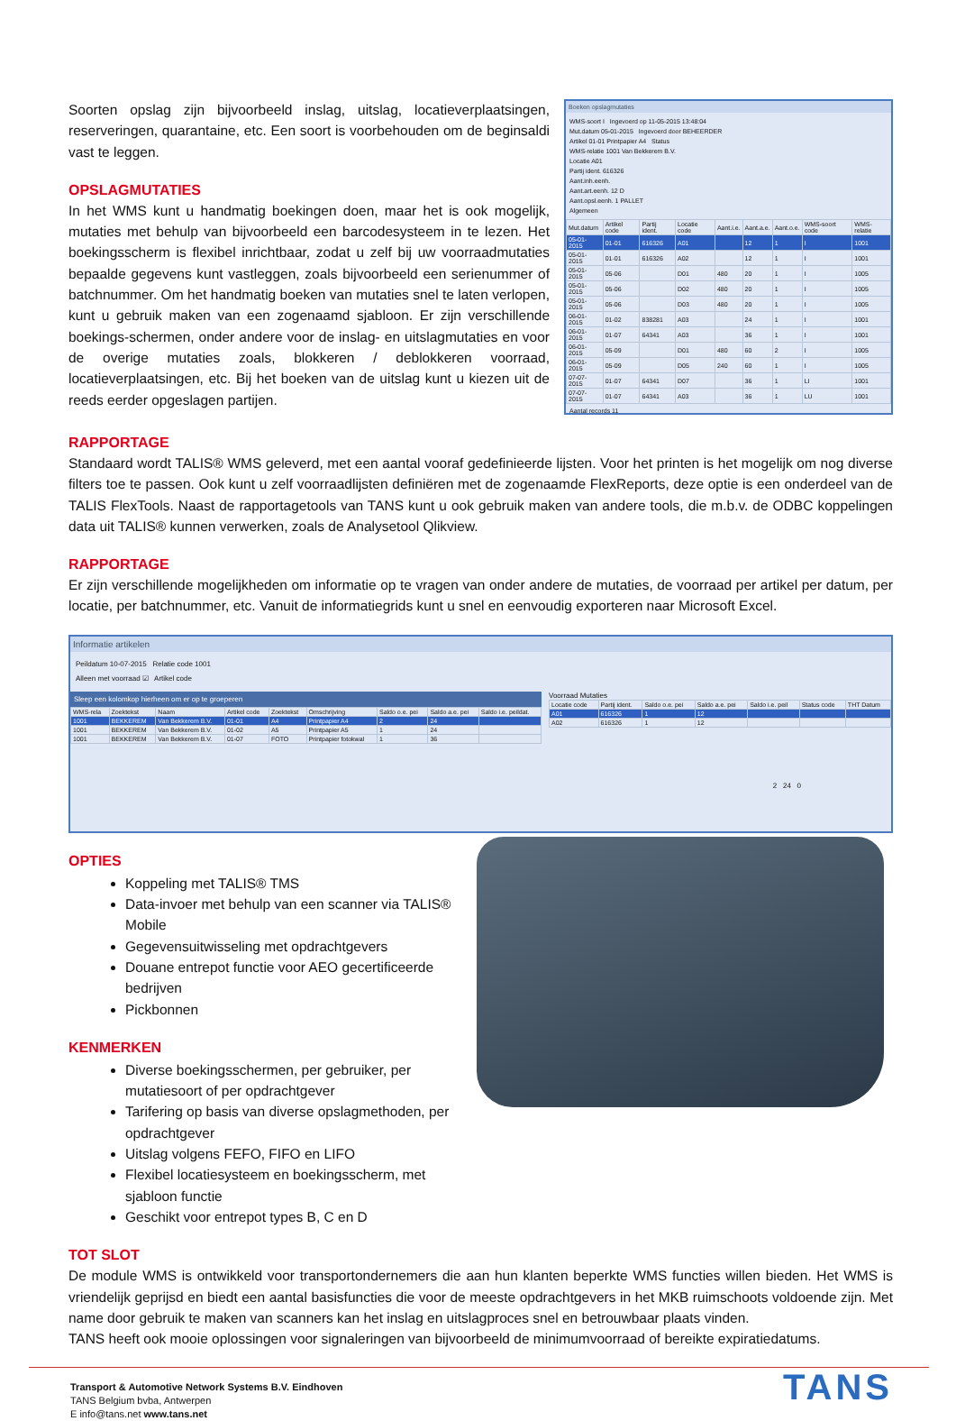Soorten opslag zijn bijvoorbeeld inslag, uitslag, locatieverplaatsingen, reserveringen, quarantaine, etc. Een soort is voorbehouden om de beginsaldi vast te leggen.
OPSLAGMUTATIES
In het WMS kunt u handmatig boekingen doen, maar het is ook mogelijk, mutaties met behulp van bijvoorbeeld een barcodesysteem in te lezen. Het boekingsscherm is flexibel inrichtbaar, zodat u zelf bij uw voorraadmutaties bepaalde gegevens kunt vastleggen, zoals bijvoorbeeld een serienummer of batchnummer. Om het handmatig boeken van mutaties snel te laten verlopen, kunt u gebruik maken van een zogenaamd sjabloon. Er zijn verschillende boekings-schermen, onder andere voor de inslag- en uitslagmutaties en voor de overige mutaties zoals, blokkeren / deblokkeren voorraad, locatieverplaatsingen, etc. Bij het boeken van de uitslag kunt u kiezen uit de reeds eerder opgeslagen partijen.
Boeken opslagmutaties
WMS-soort I Ingevoerd op 11-05-2015 13:48:04
Mut.datum 05-01-2015 Ingevoerd door BEHEERDER
Artikel 01-01 Printpapier A4 Status
WMS-relatie 1001 Van Bekkerem B.V.
Locatie A01
Partij ident. 616326
Aant.inh.eenh.
Aant.art.eenh. 12 D
Aant.opsl.eenh. 1 PALLET
Algemeen
| Mut.datum | Artikel code | Partij ident. | Locatie code | Aant.i.e. | Aant.a.e. | Aant.o.e. | WMS-soort code | WMS-relatie |
| --- | --- | --- | --- | --- | --- | --- | --- | --- |
| 05-01-2015 | 01-01 | 616326 | A01 | | 12 | 1 | I | 1001 |
| 05-01-2015 | 01-01 | 616326 | A02 | | 12 | 1 | I | 1001 |
| 05-01-2015 | 05-06 | | D01 | 480 | 20 | 1 | I | 1005 |
| 05-01-2015 | 05-06 | | D02 | 480 | 20 | 1 | I | 1005 |
| 05-01-2015 | 05-06 | | D03 | 480 | 20 | 1 | I | 1005 |
| 06-01-2015 | 01-02 | 838281 | A03 | | 24 | 1 | I | 1001 |
| 06-01-2015 | 01-07 | 64341 | A03 | | 36 | 1 | I | 1001 |
| 06-01-2015 | 05-09 | | D01 | 480 | 60 | 2 | I | 1005 |
| 06-01-2015 | 05-09 | | D05 | 240 | 60 | 1 | I | 1005 |
| 07-07-2015 | 01-07 | 64341 | D07 | | 36 | 1 | LI | 1001 |
| 07-07-2015 | 01-07 | 64341 | A03 | | 36 | 1 | LU | 1001 |
Aantal records 11
RAPPORTAGE
Standaard wordt TALIS® WMS geleverd, met een aantal vooraf gedefinieerde lijsten. Voor het printen is het mogelijk om nog diverse filters toe te passen. Ook kunt u zelf voorraadlijsten definiëren met de zogenaamde FlexReports, deze optie is een onderdeel van de TALIS FlexTools. Naast de rapportagetools van TANS kunt u ook gebruik maken van andere tools, die m.b.v. de ODBC koppelingen data uit TALIS® kunnen verwerken, zoals de Analysetool Qlikview.
RAPPORTAGE
Er zijn verschillende mogelijkheden om informatie op te vragen van onder andere de mutaties, de voorraad per artikel per datum, per locatie, per batchnummer, etc. Vanuit de informatiegrids kunt u snel en eenvoudig exporteren naar Microsoft Excel.
Informatie artikelen
Peildatum 10-07-2015 Relatie code 1001
Alleen met voorraad ☑ Artikel code
Sleep een kolomkop hierheen om er op te groeperen
| WMS-rela | Zoektekst | Naam | Artikel code | Zoektekst | Omschrijving | Saldo o.e. pei | Saldo a.e. pei | Saldo i.e. peildat. |
| --- | --- | --- | --- | --- | --- | --- | --- | --- |
| 1001 | BEKKEREM | Van Bekkerem B.V. | 01-01 | A4 | Printpapier A4 | 2 | 24 | |
| 1001 | BEKKEREM | Van Bekkerem B.V. | 01-02 | A5 | Printpapier A5 | 1 | 24 | |
| 1001 | BEKKEREM | Van Bekkerem B.V. | 01-07 | FOTO | Printpapier fotokwal | 1 | 36 | |
Voorraad Mutaties
| Locatie code | Partij ident. | Saldo o.e. pei | Saldo a.e. pei | Saldo i.e. peil | Status code | THT Datum |
| --- | --- | --- | --- | --- | --- | --- |
| A01 | 616326 | 1 | 12 | | | |
| A02 | 616326 | 1 | 12 | | | |
2 24 0
OPTIES
Koppeling met TALIS® TMS
Data-invoer met behulp van een scanner via TALIS® Mobile
Gegevensuitwisseling met opdrachtgevers
Douane entrepot functie voor AEO gecertificeerde bedrijven
Pickbonnen
KENMERKEN
Diverse boekingsschermen, per gebruiker, per mutatiesoort of per opdrachtgever
Tarifering op basis van diverse opslagmethoden, per opdrachtgever
Uitslag volgens FEFO, FIFO en LIFO
Flexibel locatiesysteem en boekingsscherm, met sjabloon functie
Geschikt voor entrepot types B, C en D
TOT SLOT
De module WMS is ontwikkeld voor transportondernemers die aan hun klanten beperkte WMS functies willen bieden. Het WMS is vriendelijk geprijsd en biedt een aantal basisfuncties die voor de meeste opdrachtgevers in het MKB ruimschoots voldoende zijn. Met name door gebruik te maken van scanners kan het inslag en uitslagproces snel en betrouwbaar plaats vinden.
TANS heeft ook mooie oplossingen voor signaleringen van bijvoorbeeld de minimumvoorraad of bereikte expiratiedatums.
Transport & Automotive Network Systems B.V. Eindhoven
TANS Belgium bvba, Antwerpen
E info@tans.net www.tans.net
TANS